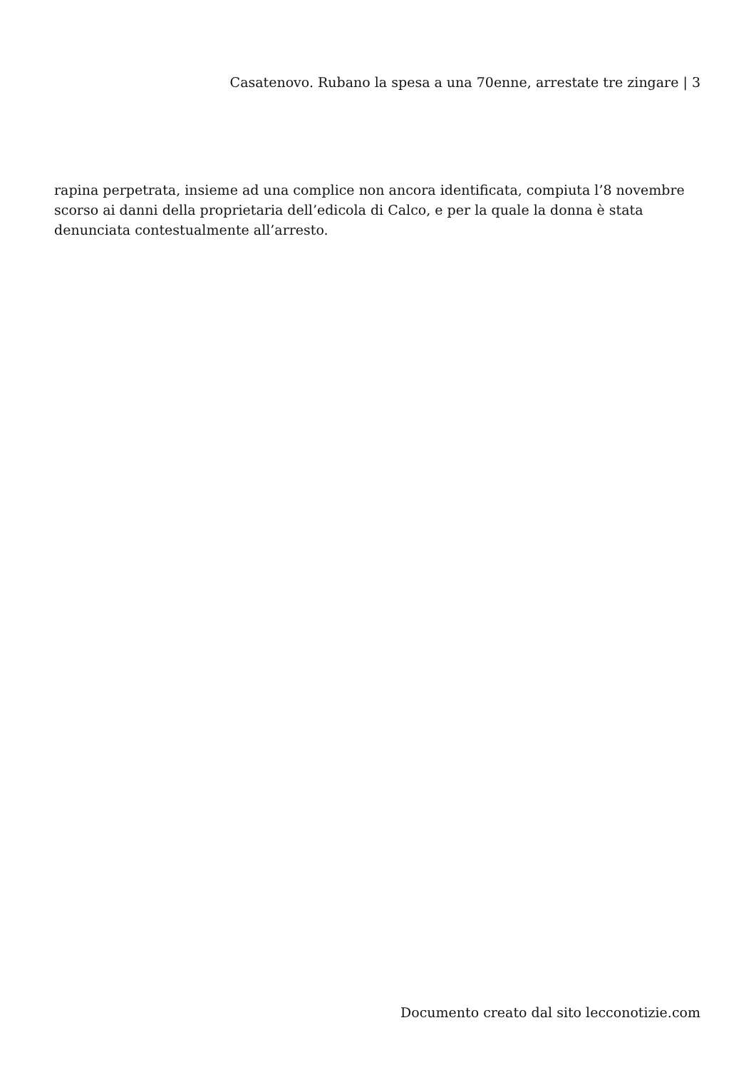Casatenovo. Rubano la spesa a una 70enne, arrestate tre zingare | 3
rapina perpetrata, insieme ad una complice non ancora identificata, compiuta l’8 novembre scorso ai danni della proprietaria dell’edicola di Calco, e per la quale la donna è stata denunciata contestualmente all’arresto.
Documento creato dal sito lecconotizie.com